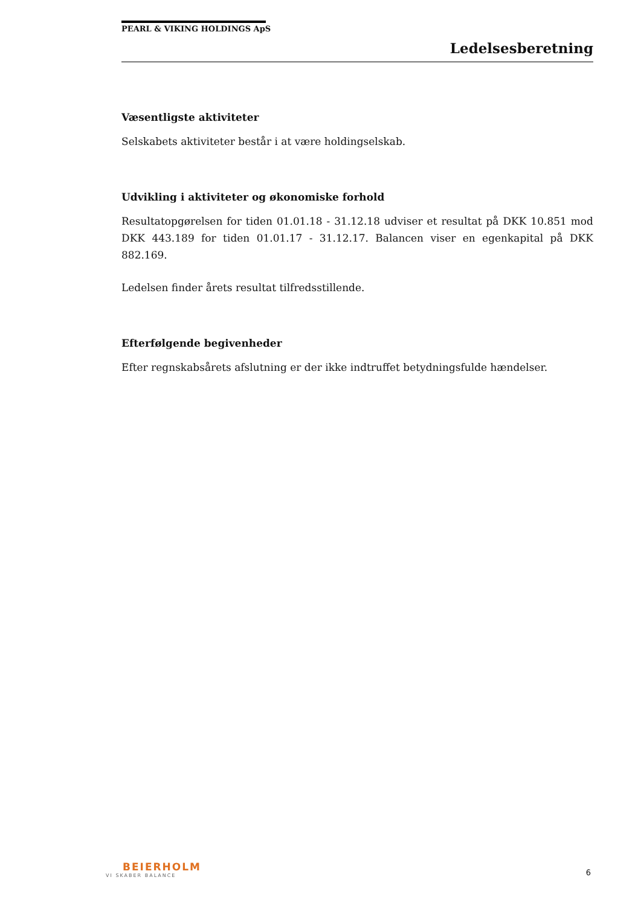PEARL & VIKING HOLDINGS ApS
Ledelsesberetning
Væsentligste aktiviteter
Selskabets aktiviteter består i at være holdingselskab.
Udvikling i aktiviteter og økonomiske forhold
Resultatopgørelsen for tiden 01.01.18 - 31.12.18 udviser et resultat på DKK 10.851 mod DKK 443.189 for tiden 01.01.17 - 31.12.17. Balancen viser en egenkapital på DKK 882.169.
Ledelsen finder årets resultat tilfredsstillende.
Efterfølgende begivenheder
Efter regnskabsårets afslutning er der ikke indtruffet betydningsfulde hændelser.
BEIERHOLM
VI SKABER BALANCE
6